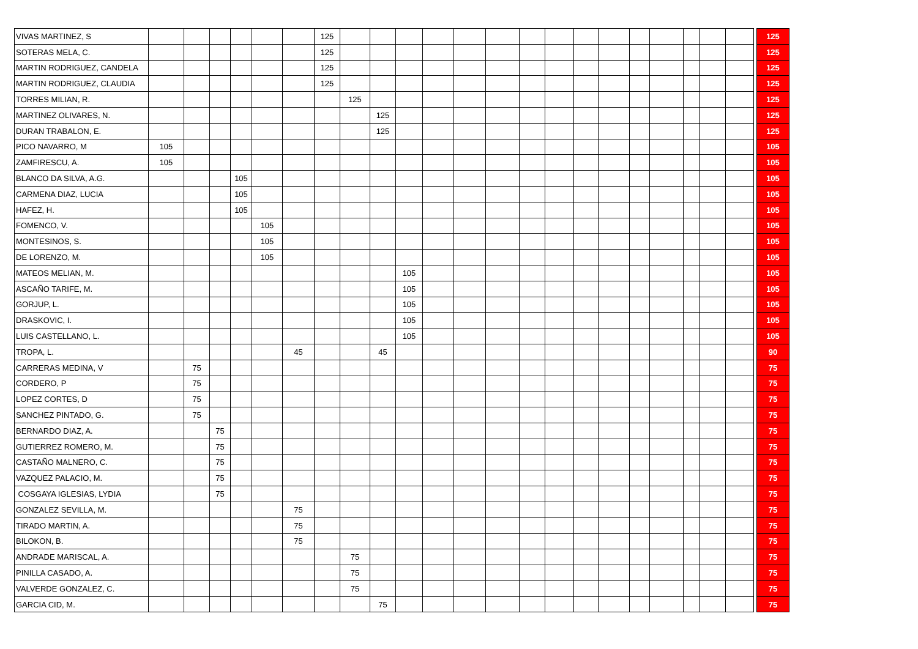| VIVAS MARTINEZ, S | | | | | | | 125 | | | | | | | | | | | | | | | | | 125 |
| SOTERAS MELA, C. | | | | | | | 125 | | | | | | | | | | | | | | | | | 125 |
| MARTIN RODRIGUEZ, CANDELA | | | | | | | 125 | | | | | | | | | | | | | | | | | 125 |
| MARTIN RODRIGUEZ, CLAUDIA | | | | | | | 125 | | | | | | | | | | | | | | | | | 125 |
| TORRES MILIAN, R. | | | | | | | | 125 | | | | | | | | | | | | | | | | 125 |
| MARTINEZ OLIVARES, N. | | | | | | | | | 125 | | | | | | | | | | | | | | | 125 |
| DURAN TRABALON, E. | | | | | | | | | 125 | | | | | | | | | | | | | | | 125 |
| PICO NAVARRO, M | 105 | | | | | | | | | | | | | | | | | | | | | | | 105 |
| ZAMFIRESCU, A. | 105 | | | | | | | | | | | | | | | | | | | | | | | 105 |
| BLANCO DA SILVA, A.G. | | | | 105 | | | | | | | | | | | | | | | | | | | | 105 |
| CARMENA DIAZ, LUCIA | | | | 105 | | | | | | | | | | | | | | | | | | | | 105 |
| HAFEZ, H. | | | | 105 | | | | | | | | | | | | | | | | | | | | 105 |
| FOMENCO, V. | | | | | 105 | | | | | | | | | | | | | | | | | | | 105 |
| MONTESINOS, S. | | | | | 105 | | | | | | | | | | | | | | | | | | | 105 |
| DE LORENZO, M. | | | | | 105 | | | | | | | | | | | | | | | | | | | 105 |
| MATEOS MELIAN, M. | | | | | | | | | | 105 | | | | | | | | | | | | | | 105 |
| ASCAÑO TARIFE, M. | | | | | | | | | | 105 | | | | | | | | | | | | | | 105 |
| GORJUP, L. | | | | | | | | | | 105 | | | | | | | | | | | | | | 105 |
| DRASKOVIC, I. | | | | | | | | | | 105 | | | | | | | | | | | | | | 105 |
| LUIS CASTELLANO, L. | | | | | | | | | | 105 | | | | | | | | | | | | | | 105 |
| TROPA, L. | | | | | | 45 | | | 45 | | | | | | | | | | | | | | | 90 |
| CARRERAS MEDINA, V | | 75 | | | | | | | | | | | | | | | | | | | | | | 75 |
| CORDERO, P | | 75 | | | | | | | | | | | | | | | | | | | | | | 75 |
| LOPEZ CORTES, D | | 75 | | | | | | | | | | | | | | | | | | | | | | 75 |
| SANCHEZ PINTADO, G. | | 75 | | | | | | | | | | | | | | | | | | | | | | 75 |
| BERNARDO DIAZ, A. | | | 75 | | | | | | | | | | | | | | | | | | | | | 75 |
| GUTIERREZ ROMERO, M. | | | 75 | | | | | | | | | | | | | | | | | | | | | 75 |
| CASTAÑO MALNERO, C. | | | 75 | | | | | | | | | | | | | | | | | | | | | 75 |
| VAZQUEZ PALACIO, M. | | | 75 | | | | | | | | | | | | | | | | | | | | | 75 |
| COSGAYA IGLESIAS, LYDIA | | | 75 | | | | | | | | | | | | | | | | | | | | | 75 |
| GONZALEZ SEVILLA, M. | | | | | | 75 | | | | | | | | | | | | | | | | | | 75 |
| TIRADO MARTIN, A. | | | | | | 75 | | | | | | | | | | | | | | | | | | 75 |
| BILOKON, B. | | | | | | 75 | | | | | | | | | | | | | | | | | | 75 |
| ANDRADE MARISCAL, A. | | | | | | | | 75 | | | | | | | | | | | | | | | | 75 |
| PINILLA CASADO, A. | | | | | | | | 75 | | | | | | | | | | | | | | | | 75 |
| VALVERDE GONZALEZ, C. | | | | | | | | 75 | | | | | | | | | | | | | | | | 75 |
| GARCIA CID, M. | | | | | | | | | 75 | | | | | | | | | | | | | | | 75 |